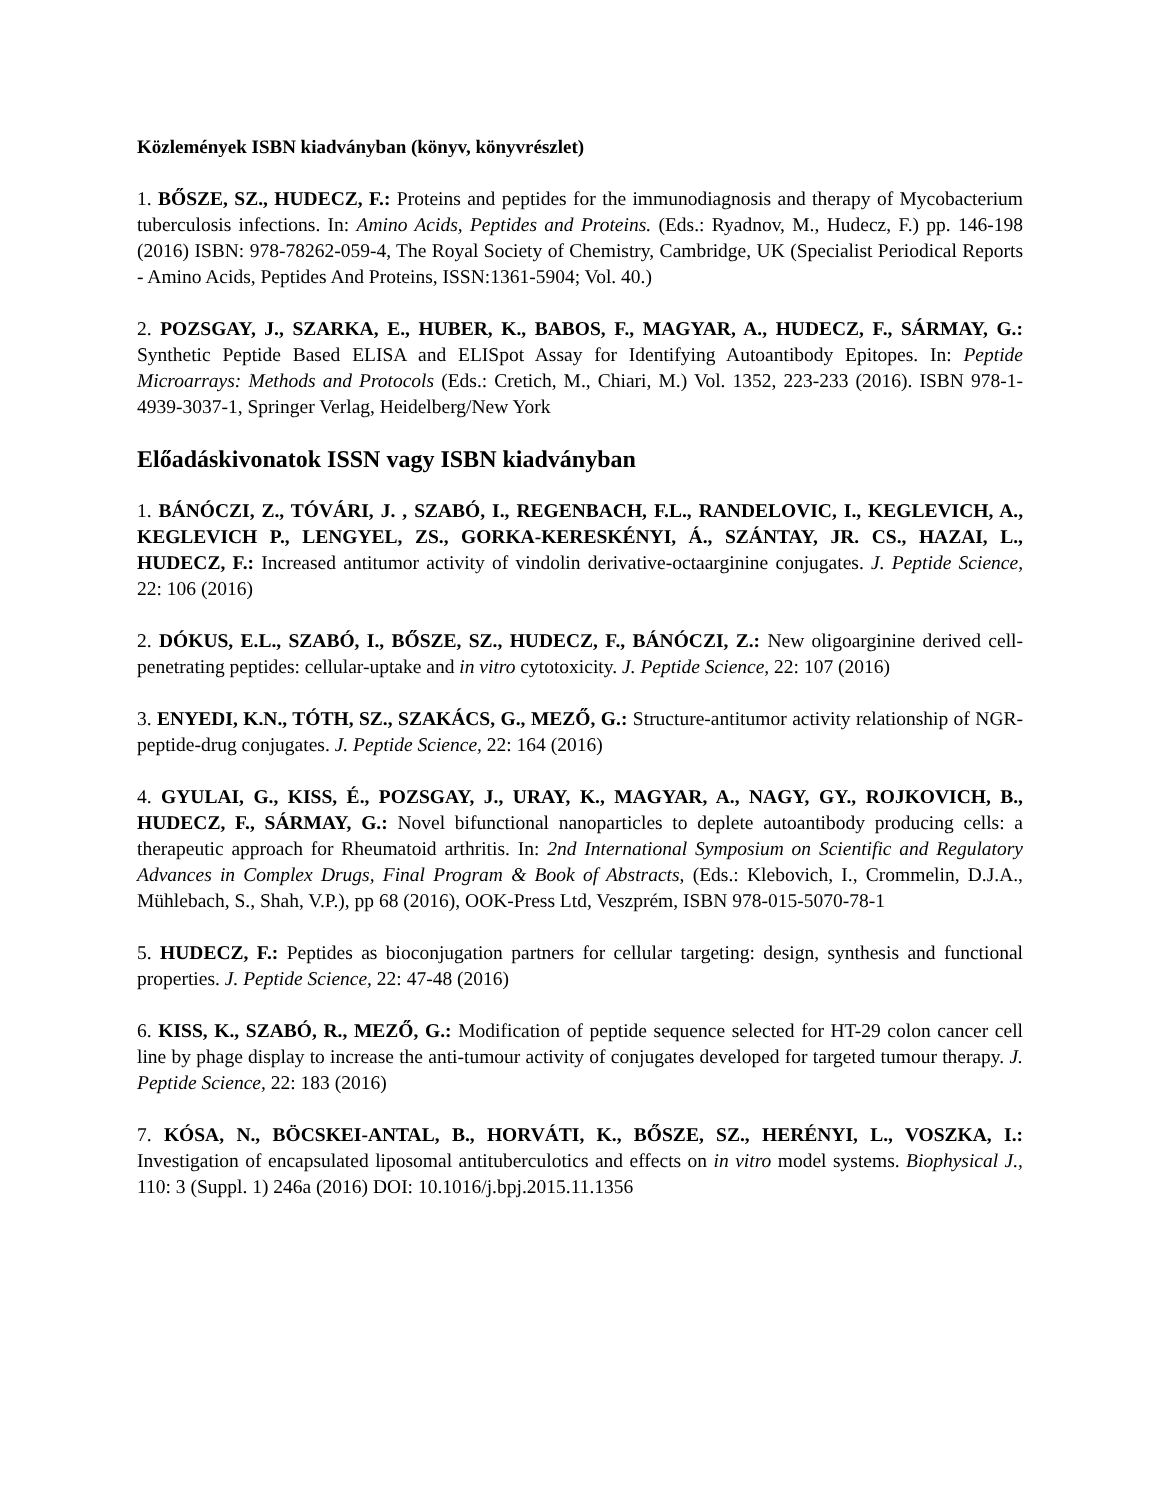Közlemények ISBN kiadványban (könyv, könyvrészlet)
1. BŐSZE, SZ., HUDECZ, F.: Proteins and peptides for the immunodiagnosis and therapy of Mycobacterium tuberculosis infections. In: Amino Acids, Peptides and Proteins. (Eds.: Ryadnov, M., Hudecz, F.) pp. 146-198 (2016) ISBN: 978-78262-059-4, The Royal Society of Chemistry, Cambridge, UK (Specialist Periodical Reports - Amino Acids, Peptides And Proteins, ISSN:1361-5904; Vol. 40.)
2. POZSGAY, J., SZARKA, E., HUBER, K., BABOS, F., MAGYAR, A., HUDECZ, F., SÁRMAY, G.: Synthetic Peptide Based ELISA and ELISpot Assay for Identifying Autoantibody Epitopes. In: Peptide Microarrays: Methods and Protocols (Eds.: Cretich, M., Chiari, M.) Vol. 1352, 223-233 (2016). ISBN 978-1-4939-3037-1, Springer Verlag, Heidelberg/New York
Előadáskivonatok ISSN vagy ISBN kiadványban
1. BÁNÓCZI, Z., TÓVÁRI, J. , SZABÓ, I., REGENBACH, F.L., RANDELOVIC, I., KEGLEVICH, A., KEGLEVICH P., LENGYEL, ZS., GORKA-KERESKÉNYI, Á., SZÁNTAY, JR. CS., HAZAI, L., HUDECZ, F.: Increased antitumor activity of vindolin derivative-octaarginine conjugates. J. Peptide Science, 22: 106 (2016)
2. DÓKUS, E.L., SZABÓ, I., BŐSZE, SZ., HUDECZ, F., BÁNÓCZI, Z.: New oligoarginine derived cell-penetrating peptides: cellular-uptake and in vitro cytotoxicity. J. Peptide Science, 22: 107 (2016)
3. ENYEDI, K.N., TÓTH, SZ., SZAKÁCS, G., MEZŐ, G.: Structure-antitumor activity relationship of NGR-peptide-drug conjugates. J. Peptide Science, 22: 164 (2016)
4. GYULAI, G., KISS, É., POZSGAY, J., URAY, K., MAGYAR, A., NAGY, GY., ROJKOVICH, B., HUDECZ, F., SÁRMAY, G.: Novel bifunctional nanoparticles to deplete autoantibody producing cells: a therapeutic approach for Rheumatoid arthritis. In: 2nd International Symposium on Scientific and Regulatory Advances in Complex Drugs, Final Program & Book of Abstracts, (Eds.: Klebovich, I., Crommelin, D.J.A., Mühlebach, S., Shah, V.P.), pp 68 (2016), OOK-Press Ltd, Veszprém, ISBN 978-015-5070-78-1
5. HUDECZ, F.: Peptides as bioconjugation partners for cellular targeting: design, synthesis and functional properties. J. Peptide Science, 22: 47-48 (2016)
6. KISS, K., SZABÓ, R., MEZŐ, G.: Modification of peptide sequence selected for HT-29 colon cancer cell line by phage display to increase the anti-tumour activity of conjugates developed for targeted tumour therapy. J. Peptide Science, 22: 183 (2016)
7. KÓSA, N., BÖCSKEI-ANTAL, B., HORVÁTI, K., BŐSZE, SZ., HERÉNYI, L., VOSZKA, I.: Investigation of encapsulated liposomal antituberculotics and effects on in vitro model systems. Biophysical J., 110: 3 (Suppl. 1) 246a (2016) DOI: 10.1016/j.bpj.2015.11.1356